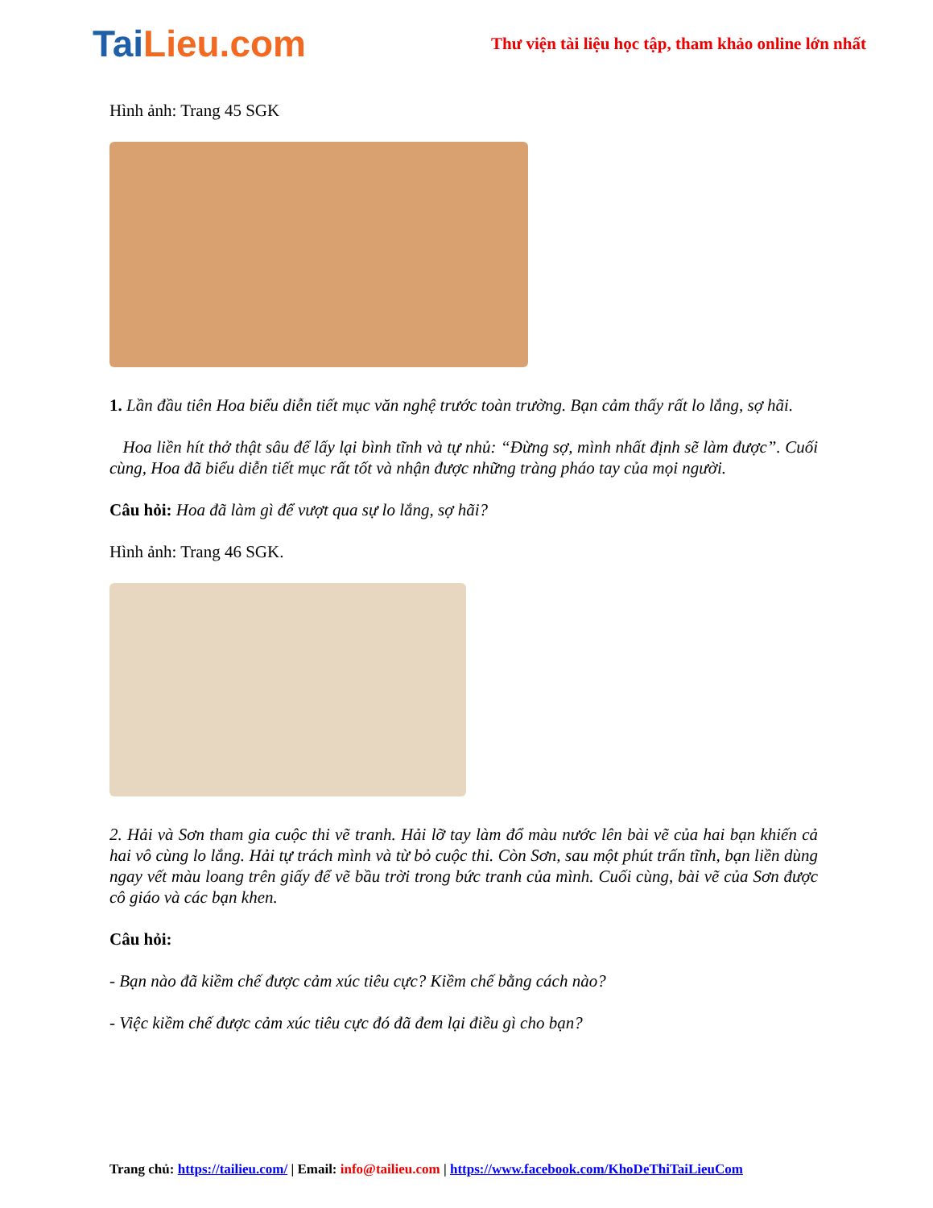Tai Lieu.com
Thư viện tài liệu học tập, tham khảo online lớn nhất
Hình ảnh: Trang 45 SGK
1. Lần đầu tiên Hoa biểu diễn tiết mục văn nghệ trước toàn trường. Bạn cảm thấy rất lo lắng, sợ hãi.
Hoa liền hít thở thật sâu để lấy lại bình tĩnh và tự nhủ: “Đừng sợ, mình nhất định sẽ làm được”. Cuối cùng, Hoa đã biểu diễn tiết mục rất tốt và nhận được những tràng pháo tay của mọi người.
Câu hỏi: Hoa đã làm gì để vượt qua sự lo lắng, sợ hãi?
Hình ảnh: Trang 46 SGK.
2. Hải và Sơn tham gia cuộc thi vẽ tranh. Hải lỡ tay làm đổ màu nước lên bài vẽ của hai bạn khiến cả hai vô cùng lo lắng. Hải tự trách mình và từ bỏ cuộc thi. Còn Sơn, sau một phút trấn tĩnh, bạn liền dùng ngay vết màu loang trên giấy để vẽ bầu trời trong bức tranh của mình. Cuối cùng, bài vẽ của Sơn được cô giáo và các bạn khen.
Câu hỏi:
- Bạn nào đã kiềm chế được cảm xúc tiêu cực? Kiềm chế bằng cách nào?
- Việc kiềm chế được cảm xúc tiêu cực đó đã đem lại điều gì cho bạn?
Trang chủ: https://tailieu.com/ | Email: info@tailieu.com | https://www.facebook.com/KhoDeThiTaiLieuCom